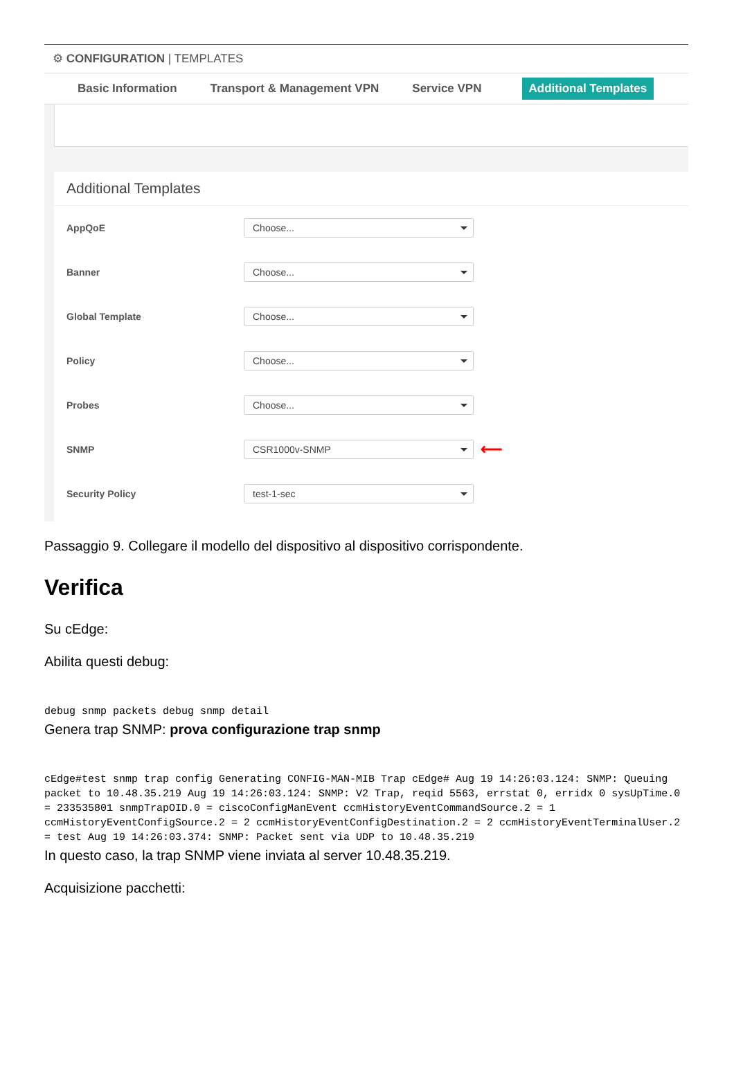⚙ CONFIGURATION | TEMPLATES
Basic Information Transport & Management VPN Service VPN Additional Templates
Additional Templates
AppQoE
Choose...
Banner
Choose...
Global Template
Choose...
Policy
Choose...
Probes
Choose...
SNMP
CSR1000v-SNMP
⟵
Security Policy
test-1-sec
Passaggio 9. Collegare il modello del dispositivo al dispositivo corrispondente.
Verifica
Su cEdge:
Abilita questi debug:
debug snmp packets debug snmp detail
Genera trap SNMP: prova configurazione trap snmp
cEdge#test snmp trap config Generating CONFIG-MAN-MIB Trap cEdge# Aug 19 14:26:03.124: SNMP: Queuing packet to 10.48.35.219 Aug 19 14:26:03.124: SNMP: V2 Trap, reqid 5563, errstat 0, erridx 0 sysUpTime.0 = 233535801 snmpTrapOID.0 = ciscoConfigManEvent ccmHistoryEventCommandSource.2 = 1 ccmHistoryEventConfigSource.2 = 2 ccmHistoryEventConfigDestination.2 = 2 ccmHistoryEventTerminalUser.2 = test Aug 19 14:26:03.374: SNMP: Packet sent via UDP to 10.48.35.219
In questo caso, la trap SNMP viene inviata al server 10.48.35.219.
Acquisizione pacchetti: